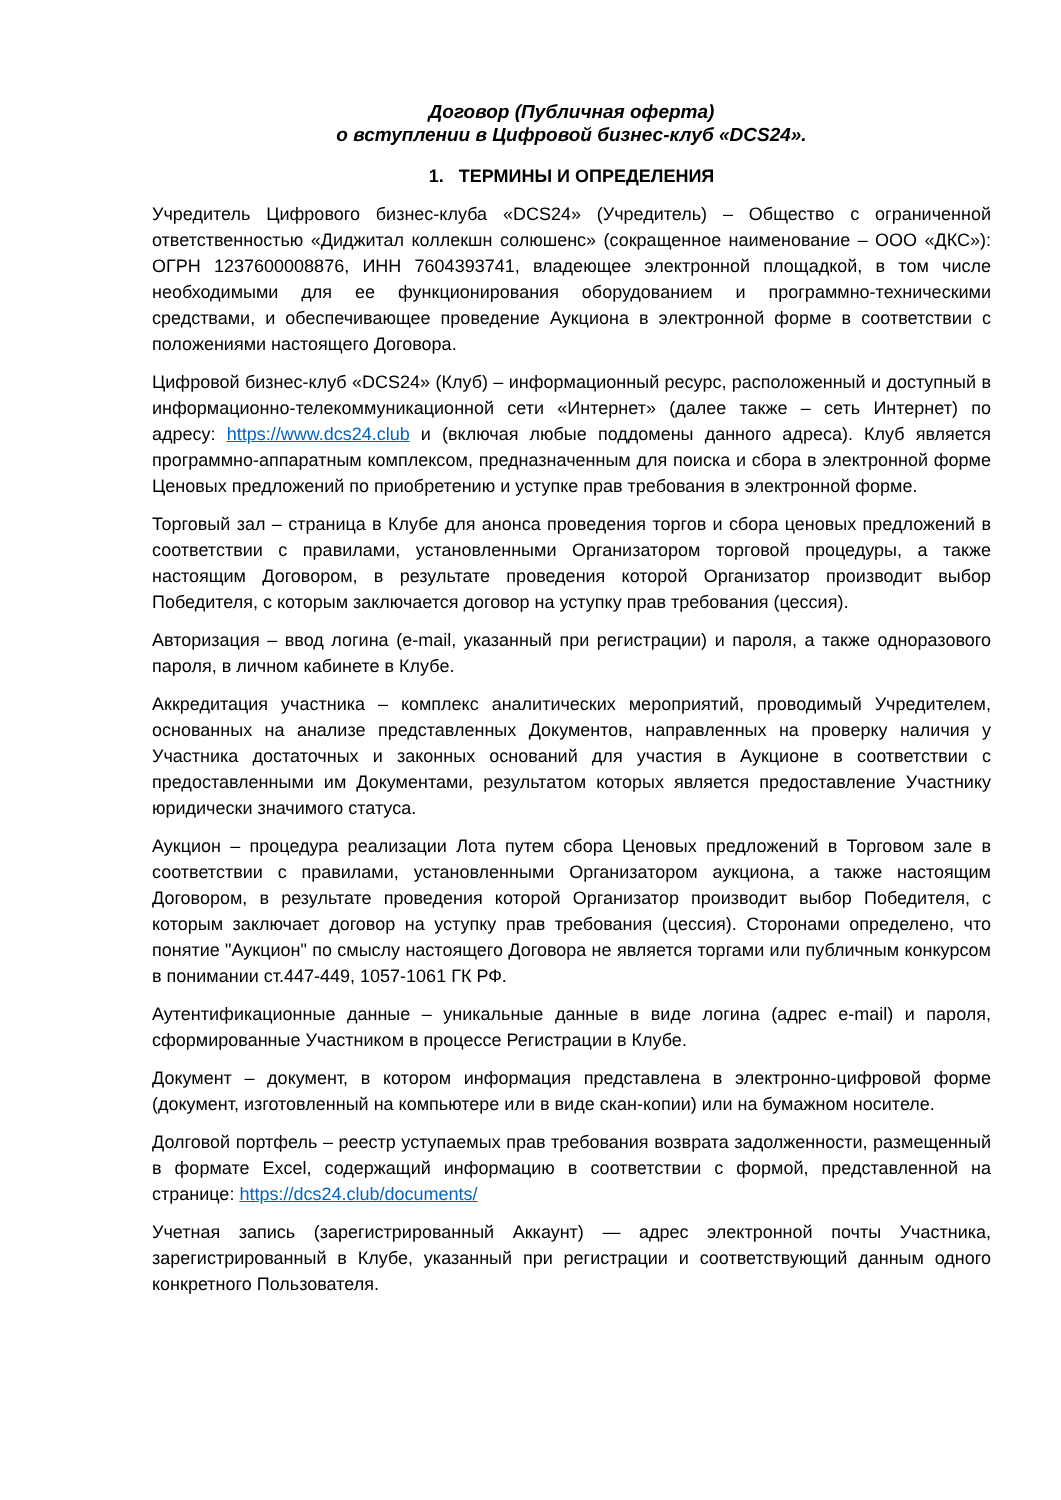Договор (Публичная оферта)
о вступлении в Цифровой бизнес-клуб «DCS24».
1. ТЕРМИНЫ И ОПРЕДЕЛЕНИЯ
Учредитель Цифрового бизнес-клуба «DCS24» (Учредитель) – Общество с ограниченной ответственностью «Диджитал коллекшн солюшенс» (сокращенное наименование – ООО «ДКС»): ОГРН 1237600008876, ИНН 7604393741, владеющее электронной площадкой, в том числе необходимыми для ее функционирования оборудованием и программно-техническими средствами, и обеспечивающее проведение Аукциона в электронной форме в соответствии с положениями настоящего Договора.
Цифровой бизнес-клуб «DCS24» (Клуб) – информационный ресурс, расположенный и доступный в информационно-телекоммуникационной сети «Интернет» (далее также – сеть Интернет) по адресу: https://www.dcs24.club и (включая любые поддомены данного адреса). Клуб является программно-аппаратным комплексом, предназначенным для поиска и сбора в электронной форме Ценовых предложений по приобретению и уступке прав требования в электронной форме.
Торговый зал – страница в Клубе для анонса проведения торгов и сбора ценовых предложений в соответствии с правилами, установленными Организатором торговой процедуры, а также настоящим Договором, в результате проведения которой Организатор производит выбор Победителя, с которым заключается договор на уступку прав требования (цессия).
Авторизация – ввод логина (e-mail, указанный при регистрации) и пароля, а также одноразового пароля, в личном кабинете в Клубе.
Аккредитация участника – комплекс аналитических мероприятий, проводимый Учредителем, основанных на анализе представленных Документов, направленных на проверку наличия у Участника достаточных и законных оснований для участия в Аукционе в соответствии с предоставленными им Документами, результатом которых является предоставление Участнику юридически значимого статуса.
Аукцион – процедура реализации Лота путем сбора Ценовых предложений в Торговом зале в соответствии с правилами, установленными Организатором аукциона, а также настоящим Договором, в результате проведения которой Организатор производит выбор Победителя, с которым заключает договор на уступку прав требования (цессия). Сторонами определено, что понятие "Аукцион" по смыслу настоящего Договора не является торгами или публичным конкурсом в понимании ст.447-449, 1057-1061 ГК РФ.
Аутентификационные данные – уникальные данные в виде логина (адрес e-mail) и пароля, сформированные Участником в процессе Регистрации в Клубе.
Документ – документ, в котором информация представлена в электронно-цифровой форме (документ, изготовленный на компьютере или в виде скан-копии) или на бумажном носителе.
Долговой портфель – реестр уступаемых прав требования возврата задолженности, размещенный в формате Excel, содержащий информацию в соответствии с формой, представленной на странице: https://dcs24.club/documents/
Учетная запись (зарегистрированный Аккаунт) — адрес электронной почты Участника, зарегистрированный в Клубе, указанный при регистрации и соответствующий данным одного конкретного Пользователя.